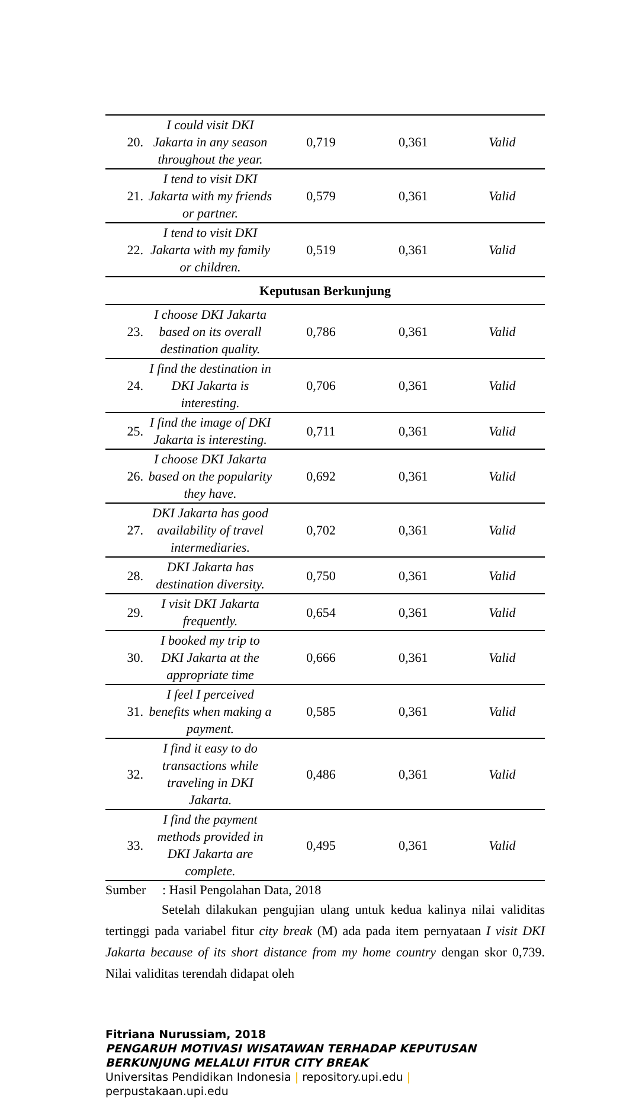| 20. | I could visit DKI Jakarta in any season throughout the year. | 0,719 | 0,361 | Valid |
| 21. | I tend to visit DKI Jakarta with my friends or partner. | 0,579 | 0,361 | Valid |
| 22. | I tend to visit DKI Jakarta with my family or children. | 0,519 | 0,361 | Valid |
| Keputusan Berkunjung | | | | |
| 23. | I choose DKI Jakarta based on its overall destination quality. | 0,786 | 0,361 | Valid |
| 24. | I find the destination in DKI Jakarta is interesting. | 0,706 | 0,361 | Valid |
| 25. | I find the image of DKI Jakarta is interesting. | 0,711 | 0,361 | Valid |
| 26. | I choose DKI Jakarta based on the popularity they have. | 0,692 | 0,361 | Valid |
| 27. | DKI Jakarta has good availability of travel intermediaries. | 0,702 | 0,361 | Valid |
| 28. | DKI Jakarta has destination diversity. | 0,750 | 0,361 | Valid |
| 29. | I visit DKI Jakarta frequently. | 0,654 | 0,361 | Valid |
| 30. | I booked my trip to DKI Jakarta at the appropriate time | 0,666 | 0,361 | Valid |
| 31. | I feel I perceived benefits when making a payment. | 0,585 | 0,361 | Valid |
| 32. | I find it easy to do transactions while traveling in DKI Jakarta. | 0,486 | 0,361 | Valid |
| 33. | I find the payment methods provided in DKI Jakarta are complete. | 0,495 | 0,361 | Valid |
Sumber : Hasil Pengolahan Data, 2018
Setelah dilakukan pengujian ulang untuk kedua kalinya nilai validitas tertinggi pada variabel fitur city break (M) ada pada item pernyataan I visit DKI Jakarta because of its short distance from my home country dengan skor 0,739. Nilai validitas terendah didapat oleh
Fitriana Nurussiam, 2018
PENGARUH MOTIVASI WISATAWAN TERHADAP KEPUTUSAN BERKUNJUNG MELALUI FITUR CITY BREAK
Universitas Pendidikan Indonesia | repository.upi.edu |
perpustakaan.upi.edu